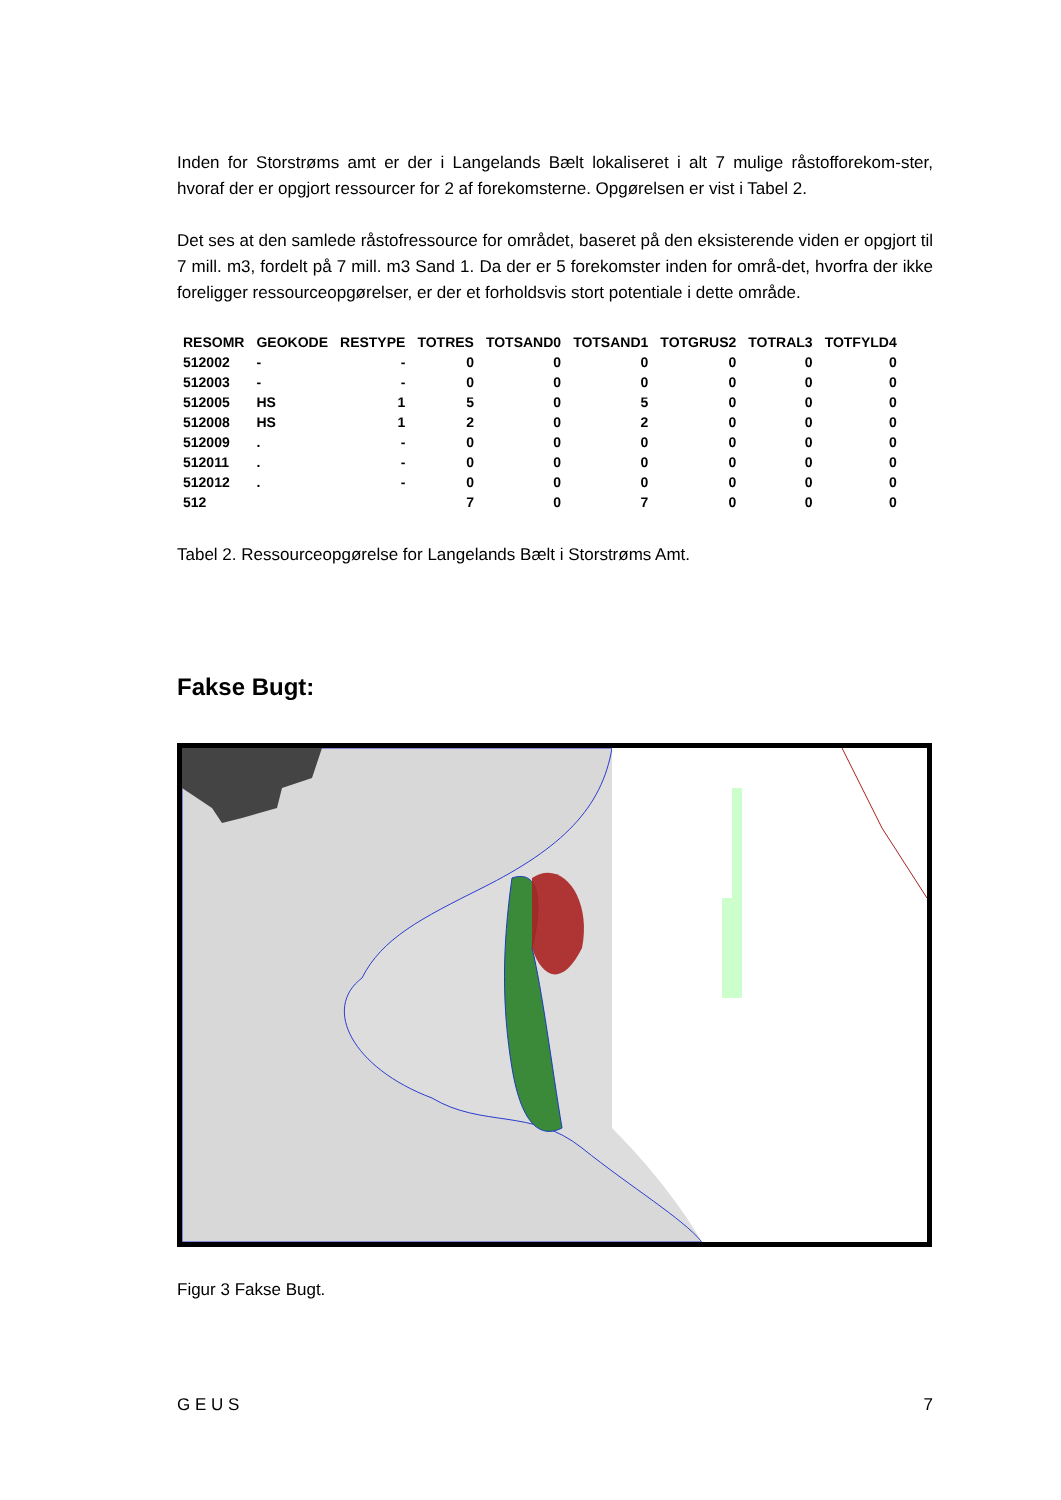Inden for Storstrøms amt er der i Langelands Bælt lokaliseret i alt 7 mulige råstofforekom-ster, hvoraf der er opgjort ressourcer for 2 af forekomsterne. Opgørelsen er vist i Tabel 2.
Det ses at den samlede råstofressource for området, baseret på den eksisterende viden er opgjort til 7 mill. m3, fordelt på 7 mill. m3 Sand 1. Da der er 5 forekomster inden for områ-det, hvorfra der ikke foreligger ressourceopgørelser, er der et forholdsvis stort potentiale i dette område.
| RESOMR | GEOKODE | RESTYPE | TOTRES | TOTSAND0 | TOTSAND1 | TOTGRUS2 | TOTRAL3 | TOTFYLD4 |
| --- | --- | --- | --- | --- | --- | --- | --- | --- |
| 512002 | - | - | 0 | 0 | 0 | 0 | 0 | 0 |
| 512003 | - | - | 0 | 0 | 0 | 0 | 0 | 0 |
| 512005 | HS | 1 | 5 | 0 | 5 | 0 | 0 | 0 |
| 512008 | HS | 1 | 2 | 0 | 2 | 0 | 0 | 0 |
| 512009 | . | - | 0 | 0 | 0 | 0 | 0 | 0 |
| 512011 | . | - | 0 | 0 | 0 | 0 | 0 | 0 |
| 512012 | . | - | 0 | 0 | 0 | 0 | 0 | 0 |
| 512 | | | 7 | 0 | 7 | 0 | 0 | 0 |
Tabel 2. Ressourceopgørelse for Langelands Bælt i Storstrøms Amt.
Fakse Bugt:
Figur 3 Fakse Bugt.
G E U S 7